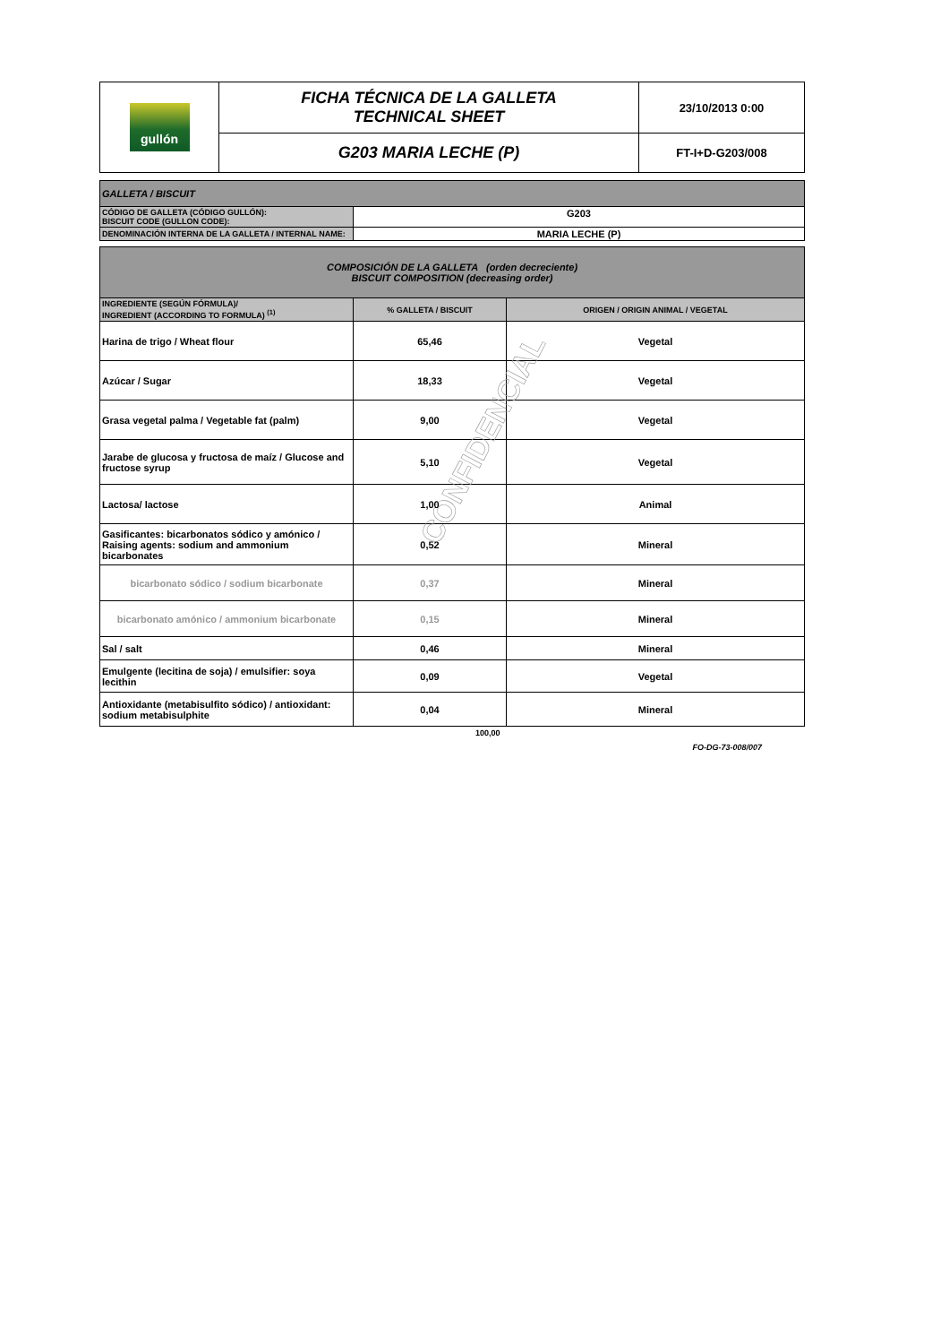| gullón | FICHA TÉCNICA DE LA GALLETA TECHNICAL SHEET | 23/10/2013 0:00 |
| | G203 MARIA LECHE (P) | FT-I+D-G203/008 |
| GALLETA / BISCUIT | |
| CÓDIGO DE GALLETA (CÓDIGO GULLÓN): BISCUIT CODE (GULLON CODE): | G203 |
| DENOMINACIÓN INTERNA DE LA GALLETA / INTERNAL NAME: | MARIA LECHE (P) |
| COMPOSICIÓN DE LA GALLETA (orden decreciente) BISCUIT COMPOSITION (decreasing order) | | |
| INGREDIENTE (SEGÚN FÓRMULA)/ INGREDIENT (ACCORDING TO FORMULA) <sup>(1)</sup> | % GALLETA / BISCUIT | ORIGEN / ORIGIN ANIMAL / VEGETAL |
| Harina de trigo / Wheat flour | 65,46 | Vegetal |
| Azúcar / Sugar | 18,33 | Vegetal |
| Grasa vegetal palma / Vegetable fat (palm) | 9,00 | Vegetal |
| Jarabe de glucosa y fructosa de maíz / Glucose and fructose syrup | 5,10 | Vegetal |
| Lactosa/ lactose | 1,00 | Animal |
| Gasificantes: bicarbonatos sódico y amónico / Raising agents: sodium and ammonium bicarbonates | 0,52 | Mineral |
| bicarbonato sódico / sodium bicarbonate | 0,37 | Mineral |
| bicarbonato amónico / ammonium bicarbonate | 0,15 | Mineral |
| Sal / salt | 0,46 | Mineral |
| Emulgente (lecitina de soja) / emulsifier: soya lecithin | 0,09 | Vegetal |
| Antioxidante (metabisulfito sódico) / antioxidant: sodium metabisulphite | 0,04 | Mineral |
100,00
FO-DG-73-008/007
CONFIDENCIAL